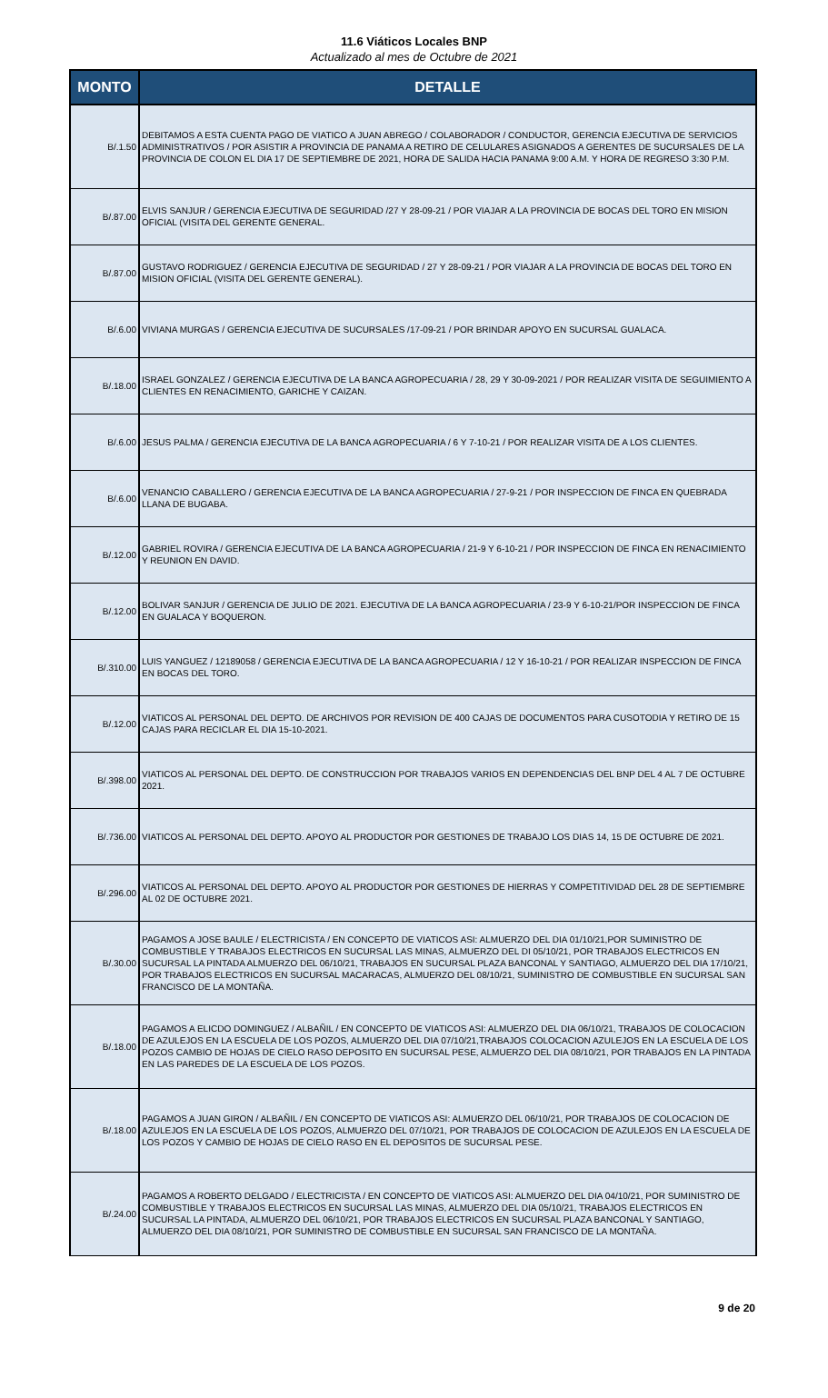11.6 Viáticos Locales BNP
Actualizado al mes de Octubre de 2021
| MONTO | DETALLE |
| --- | --- |
| B/.1.50 | DEBITAMOS A ESTA CUENTA PAGO DE VIATICO A JUAN ABREGO / COLABORADOR / CONDUCTOR, GERENCIA EJECUTIVA DE SERVICIOS ADMINISTRATIVOS / POR ASISTIR A PROVINCIA DE PANAMA A RETIRO DE CELULARES ASIGNADOS A GERENTES DE SUCURSALES DE LA PROVINCIA DE COLON EL DIA 17 DE SEPTIEMBRE DE 2021, HORA DE SALIDA HACIA PANAMA 9:00 A.M. Y HORA DE REGRESO 3:30 P.M. |
| B/.87.00 | ELVIS SANJUR / GERENCIA EJECUTIVA DE SEGURIDAD /27 Y 28-09-21 / POR VIAJAR A LA PROVINCIA DE BOCAS DEL TORO EN MISION OFICIAL (VISITA DEL GERENTE GENERAL. |
| B/.87.00 | GUSTAVO RODRIGUEZ / GERENCIA EJECUTIVA DE SEGURIDAD / 27 Y 28-09-21 / POR VIAJAR A LA PROVINCIA DE BOCAS DEL TORO EN MISION OFICIAL (VISITA DEL GERENTE GENERAL). |
| B/.6.00 | VIVIANA MURGAS / GERENCIA EJECUTIVA DE SUCURSALES /17-09-21 / POR BRINDAR APOYO EN SUCURSAL GUALACA. |
| B/.18.00 | ISRAEL GONZALEZ / GERENCIA EJECUTIVA DE LA BANCA AGROPECUARIA / 28, 29 Y 30-09-2021 / POR REALIZAR VISITA DE SEGUIMIENTO A CLIENTES EN RENACIMIENTO, GARICHE Y CAIZAN. |
| B/.6.00 | JESUS PALMA / GERENCIA EJECUTIVA DE LA BANCA AGROPECUARIA / 6 Y 7-10-21 / POR REALIZAR VISITA DE A LOS CLIENTES. |
| B/.6.00 | VENANCIO CABALLERO / GERENCIA EJECUTIVA DE LA BANCA AGROPECUARIA / 27-9-21 / POR INSPECCION DE FINCA EN QUEBRADA LLANA DE BUGABA. |
| B/.12.00 | GABRIEL ROVIRA / GERENCIA EJECUTIVA DE LA BANCA AGROPECUARIA / 21-9 Y 6-10-21 / POR INSPECCION DE FINCA EN RENACIMIENTO Y REUNION EN DAVID. |
| B/.12.00 | BOLIVAR SANJUR / GERENCIA DE JULIO DE 2021. EJECUTIVA DE LA BANCA AGROPECUARIA / 23-9 Y 6-10-21/POR INSPECCION DE FINCA EN GUALACA Y BOQUERON. |
| B/.310.00 | LUIS YANGUEZ / 12189058 / GERENCIA EJECUTIVA DE LA BANCA AGROPECUARIA / 12 Y 16-10-21 / POR REALIZAR INSPECCION DE FINCA EN BOCAS DEL TORO. |
| B/.12.00 | VIATICOS AL PERSONAL DEL DEPTO. DE ARCHIVOS POR REVISION DE 400 CAJAS DE DOCUMENTOS PARA CUSOTODIA Y RETIRO DE 15 CAJAS PARA RECICLAR EL DIA 15-10-2021. |
| B/.398.00 | VIATICOS AL PERSONAL DEL DEPTO. DE CONSTRUCCION POR TRABAJOS VARIOS EN DEPENDENCIAS DEL BNP DEL 4 AL 7 DE OCTUBRE 2021. |
| B/.736.00 | VIATICOS AL PERSONAL DEL DEPTO. APOYO AL PRODUCTOR POR GESTIONES DE TRABAJO LOS DIAS 14, 15 DE OCTUBRE DE 2021. |
| B/.296.00 | VIATICOS AL PERSONAL DEL DEPTO. APOYO AL PRODUCTOR POR GESTIONES DE HIERRAS Y COMPETITIVIDAD DEL 28 DE SEPTIEMBRE AL 02 DE OCTUBRE 2021. |
| B/.30.00 | PAGAMOS A JOSE BAULE / ELECTRICISTA / EN CONCEPTO DE VIATICOS ASI: ALMUERZO DEL DIA 01/10/21,POR SUMINISTRO DE COMBUSTIBLE Y TRABAJOS ELECTRICOS EN SUCURSAL LAS MINAS, ALMUERZO DEL DI 05/10/21, POR TRABAJOS ELECTRICOS EN SUCURSAL LA PINTADA ALMUERZO DEL 06/10/21, TRABAJOS EN SUCURSAL PLAZA BANCONAL Y SANTIAGO, ALMUERZO DEL DIA 17/10/21, POR TRABAJOS ELECTRICOS EN SUCURSAL MACARACAS, ALMUERZO DEL 08/10/21, SUMINISTRO DE COMBUSTIBLE EN SUCURSAL SAN FRANCISCO DE LA MONTAÑA. |
| B/.18.00 | PAGAMOS A ELICDO DOMINGUEZ / ALBAÑIL / EN CONCEPTO DE VIATICOS ASI: ALMUERZO DEL DIA 06/10/21, TRABAJOS DE COLOCACION DE AZULEJOS EN LA ESCUELA DE LOS POZOS, ALMUERZO DEL DIA 07/10/21,TRABAJOS COLOCACION AZULEJOS EN LA ESCUELA DE LOS POZOS CAMBIO DE HOJAS DE CIELO RASO DEPOSITO EN SUCURSAL PESE, ALMUERZO DEL DIA 08/10/21, POR TRABAJOS EN LA PINTADA EN LAS PAREDES DE LA ESCUELA DE LOS POZOS. |
| B/.18.00 | PAGAMOS A JUAN GIRON / ALBAÑIL / EN CONCEPTO DE VIATICOS ASI: ALMUERZO DEL 06/10/21, POR TRABAJOS DE COLOCACION DE AZULEJOS EN LA ESCUELA DE LOS POZOS, ALMUERZO DEL 07/10/21, POR TRABAJOS DE COLOCACION DE AZULEJOS EN LA ESCUELA DE LOS POZOS Y CAMBIO DE HOJAS DE CIELO RASO EN EL DEPOSITOS DE SUCURSAL PESE. |
| B/.24.00 | PAGAMOS A ROBERTO DELGADO / ELECTRICISTA / EN CONCEPTO DE VIATICOS ASI: ALMUERZO DEL DIA 04/10/21, POR SUMINISTRO DE COMBUSTIBLE Y TRABAJOS ELECTRICOS EN SUCURSAL LAS MINAS, ALMUERZO DEL DIA 05/10/21, TRABAJOS ELECTRICOS EN SUCURSAL LA PINTADA, ALMUERZO DEL 06/10/21, POR TRABAJOS ELECTRICOS EN SUCURSAL PLAZA BANCONAL Y SANTIAGO, ALMUERZO DEL DIA 08/10/21, POR SUMINISTRO DE COMBUSTIBLE EN SUCURSAL SAN FRANCISCO DE LA MONTAÑA. |
9 de 20